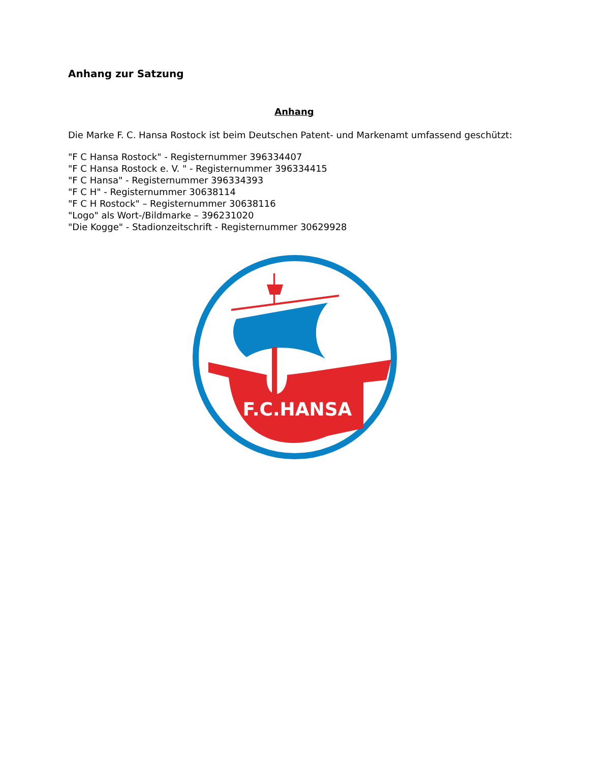Anhang zur Satzung
Anhang
Die Marke F. C. Hansa Rostock ist beim Deutschen Patent- und Markenamt umfassend geschützt:
"F C Hansa Rostock" - Registernummer 396334407
"F C Hansa Rostock e. V. " - Registernummer 396334415
"F C Hansa" - Registernummer 396334393
"F C H" - Registernummer 30638114
"F C H Rostock" – Registernummer 30638116
"Logo" als Wort-/Bildmarke – 396231020
"Die Kogge" - Stadionzeitschrift - Registernummer 30629928
F.C.HANSA